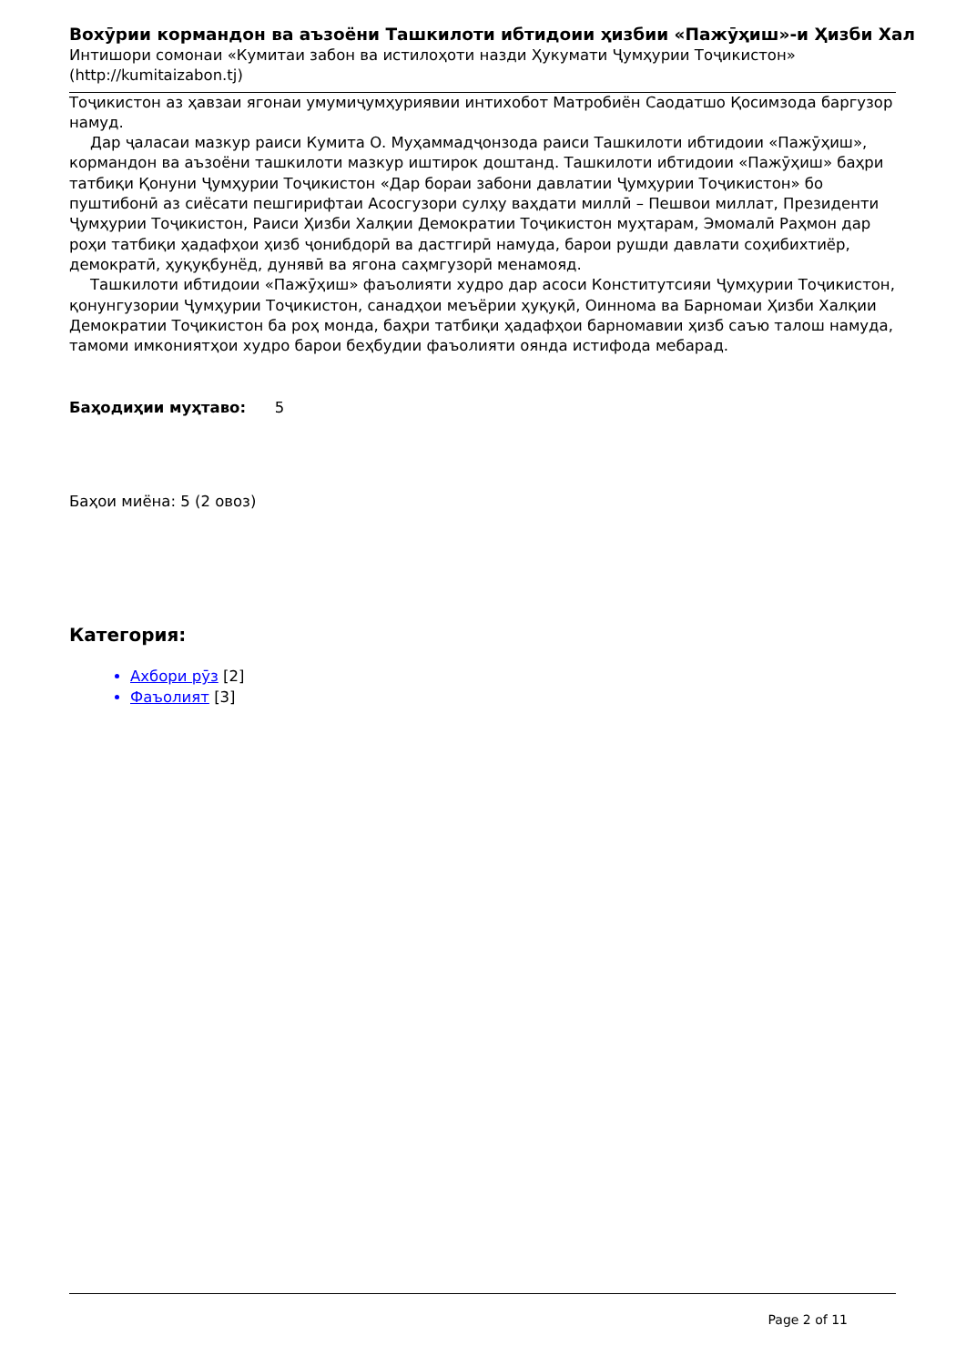Вохӯрии кормандон ва аъзоёни Ташкилоти ибтидоии ҳизбии «Пажӯҳиш»-и Ҳизби Хал
Интишори сомонаи «Кумитаи забон ва истилоҳоти назди Ҳукумати Ҷумҳурии Тоҷикистон» (http://kumitaizabon.tj)
Тоҷикистон аз ҳавзаи ягонаи умумиҷумҳуриявии интихобот Матробиён Саодатшо Қосимзода баргузор намуд.
Дар ҷаласаи мазкур раиси Кумита О. Муҳаммадҷонзода раиси Ташкилоти ибтидоии «Пажӯҳиш», кормандон ва аъзоёни ташкилоти мазкур иштирок доштанд. Ташкилоти ибтидоии «Пажӯҳиш» баҳри татбиқи Қонуни Ҷумҳурии Тоҷикистон «Дар бораи забони давлатии Ҷумҳурии Тоҷикистон» бо пуштибонӣ аз сиёсати пешгирифтаи Асосгузори сулҳу ваҳдати миллӣ – Пешвои миллат, Президенти Ҷумҳурии Тоҷикистон, Раиси Ҳизби Халқии Демократии Тоҷикистон муҳтарам, Эмомалӣ Раҳмон дар роҳи татбиқи ҳадафҳои ҳизб ҷонибдорӣ ва дастгирӣ намуда, барои рушди давлати соҳибихтиёр, демократӣ, ҳуқуқбунёд, дунявӣ ва ягона саҳмгузорӣ менамояд.
Ташкилоти ибтидоии «Пажӯҳиш» фаъолияти худро дар асоси Конститутсияи Ҷумҳурии Тоҷикистон, қонунгузории Ҷумҳурии Тоҷикистон, санадҳои меъёрии ҳуқуқӣ, Оиннома ва Барномаи Ҳизби Халқии Демократии Тоҷикистон ба роҳ монда, баҳри татбиқи ҳадафҳои барномавии ҳизб саъю талош намуда, тамоми имкониятҳои худро барои беҳбудии фаъолияти оянда истифода мебарад.
Баҳодиҳии муҳтаво: 5
Баҳои миёна: 5 (2 овоз)
Категория:
Ахбори рӯз [2]
Фаъолият [3]
Page 2 of 11